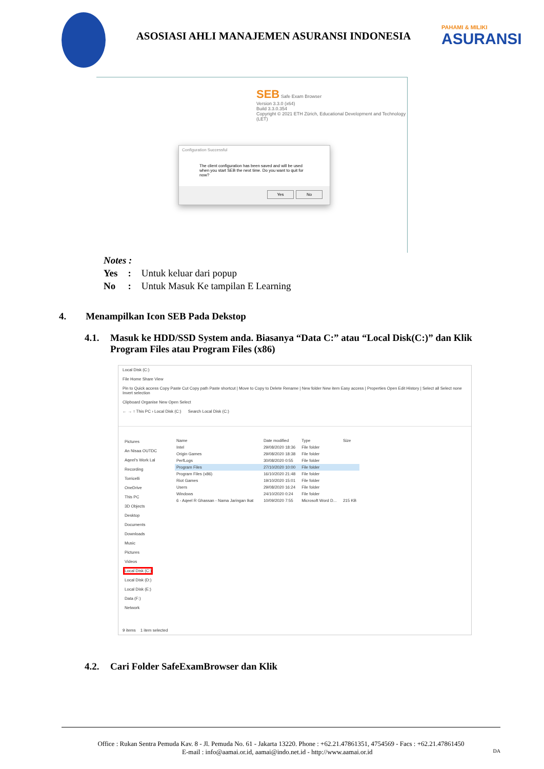ASOSIASI AHLI MANAJEMEN ASURANSI INDONESIA
PAHAMI & MILIKI
ASURANSI
SEB Safe Exam Browser
Version 3.3.0 (x64)
Build 3.3.0.354
Copyright © 2021 ETH Zürich, Educational Development and Technology (LET)
Configuration Successful
The client configuration has been saved and will be used when you start SEB the next time. Do you want to quit for now?
Yes No
Notes :
| Yes | : | Untuk keluar dari popup |
| No | : | Untuk Masuk Ke tampilan E Learning |
4. Menampilkan Icon SEB Pada Dekstop
4.1. Masuk ke HDD/SSD System anda. Biasanya “Data C:” atau “Local Disk(C:)” dan Klik Program Files atau Program Files (x86)
Local Disk (C:)
File Home Share View
Pin to Quick access Copy Paste Cut Copy path Paste shortcut | Move to Copy to Delete Rename | New folder New item Easy access | Properties Open Edit History | Select all Select none Invert selection
Clipboard Organise New Open Select
← → ↑ This PC › Local Disk (C:) Search Local Disk (C:)
Pictures
An Nisaa OUTDC
Aqeel's Work Lal
Recording
Torricelli
OneDrive
This PC
3D Objects
Desktop
Documents
Downloads
Music
Pictures
Videos
Local Disk (C:)
Local Disk (D:)
Local Disk (E:)
Data (F:)
Network
| Name | Date modified | Type | Size |
| --- | --- | --- | --- |
| Intel | 29/08/2020 18:36 | File folder | |
| Origin Games | 29/08/2020 18:38 | File folder | |
| PerfLogs | 30/08/2020 0:55 | File folder | |
| Program Files | 27/10/2020 10:00 | File folder | |
| Program Files (x86) | 16/10/2020 21:48 | File folder | |
| Riot Games | 19/10/2020 15:01 | File folder | |
| Users | 29/08/2020 16:24 | File folder | |
| Windows | 24/10/2020 0:24 | File folder | |
| 6 - Aqeel R Ghassan - Nama Jaringan Ikat | 10/09/2020 7:55 | Microsoft Word D... | 215 KB |
9 items 1 item selected
4.2. Cari Folder SafeExamBrowser dan Klik
Office : Rukan Sentra Pemuda Kav. 8 - Jl. Pemuda No. 61 - Jakarta 13220. Phone : +62.21.47861351, 4754569 - Facs : +62.21.47861450
E-mail : info@aamai.or.id, aamai@indo.net.id - http://www.aamai.or.id DA